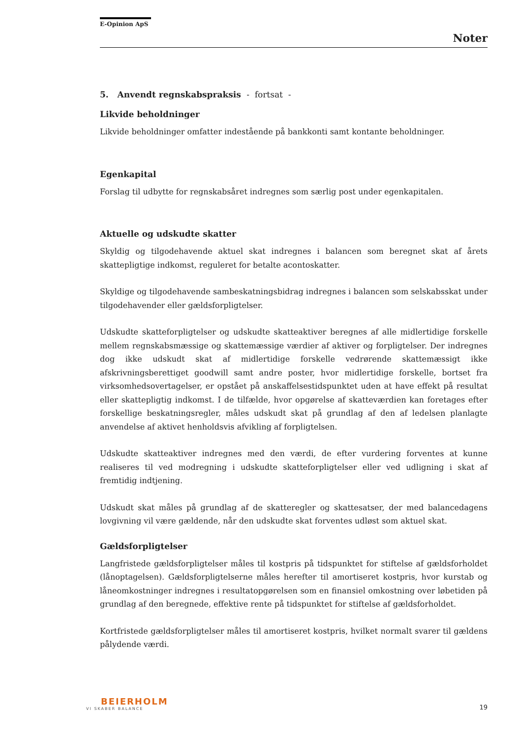E-Opinion ApS
Noter
5. Anvendt regnskabspraksis - fortsat -
Likvide beholdninger
Likvide beholdninger omfatter indestående på bankkonti samt kontante beholdninger.
Egenkapital
Forslag til udbytte for regnskabsåret indregnes som særlig post under egenkapitalen.
Aktuelle og udskudte skatter
Skyldig og tilgodehavende aktuel skat indregnes i balancen som beregnet skat af årets skattepligtige indkomst, reguleret for betalte acontoskatter.
Skyldige og tilgodehavende sambeskatningsbidrag indregnes i balancen som selskabsskat under tilgodehavender eller gældsforpligtelser.
Udskudte skatteforpligtelser og udskudte skatteaktiver beregnes af alle midlertidige forskelle mellem regnskabsmæssige og skattemæssige værdier af aktiver og forpligtelser. Der indregnes dog ikke udskudt skat af midlertidige forskelle vedrørende skattemæssigt ikke afskrivningsberettiget goodwill samt andre poster, hvor midlertidige forskelle, bortset fra virksomhedsovertagelser, er opstået på anskaffelsestidspunktet uden at have effekt på resultat eller skattepligtig indkomst. I de tilfælde, hvor opgørelse af skatteværdien kan foretages efter forskellige beskatningsregler, måles udskudt skat på grundlag af den af ledelsen planlagte anvendelse af aktivet henholdsvis afvikling af forpligtelsen.
Udskudte skatteaktiver indregnes med den værdi, de efter vurdering forventes at kunne realiseres til ved modregning i udskudte skatteforpligtelser eller ved udligning i skat af fremtidig indtjening.
Udskudt skat måles på grundlag af de skatteregler og skattesatser, der med balancedagens lovgivning vil være gældende, når den udskudte skat forventes udløst som aktuel skat.
Gældsforpligtelser
Langfristede gældsforpligtelser måles til kostpris på tidspunktet for stiftelse af gældsforholdet (lånoptagelsen). Gældsforpligtelserne måles herefter til amortiseret kostpris, hvor kurstab og låneomkostninger indregnes i resultatopgørelsen som en finansiel omkostning over løbetiden på grundlag af den beregnede, effektive rente på tidspunktet for stiftelse af gældsforholdet.
Kortfristede gældsforpligtelser måles til amortiseret kostpris, hvilket normalt svarer til gældens pålydende værdi.
BEIERHOLM
VI SKABER BALANCE
19